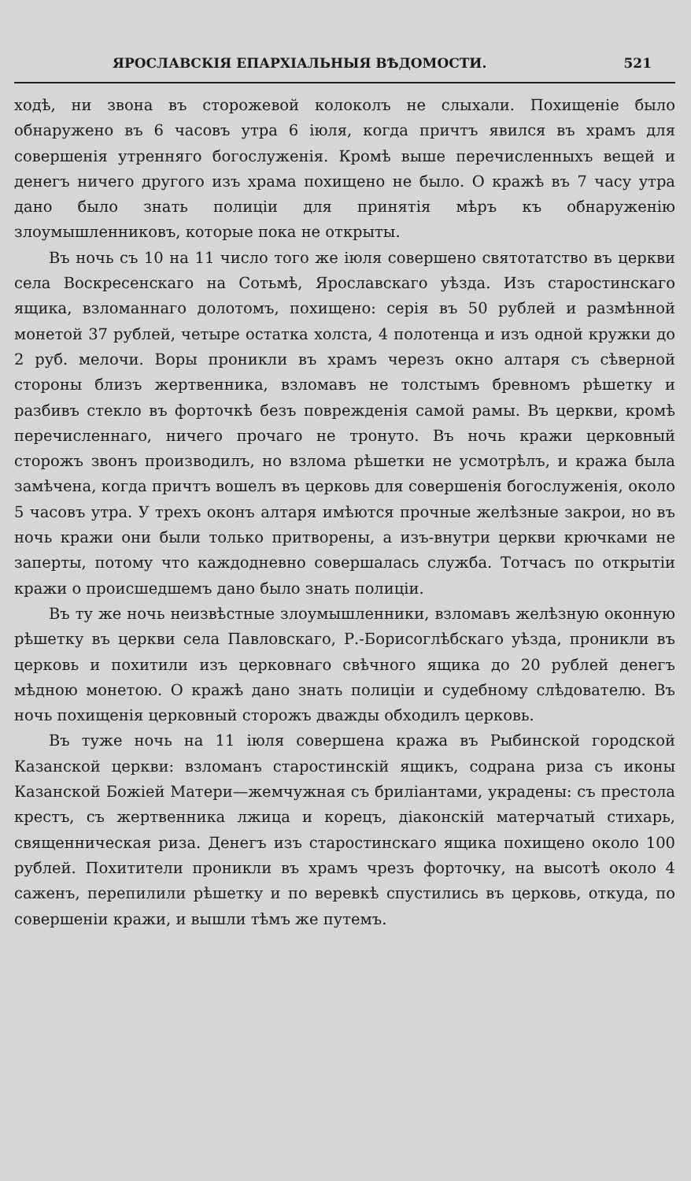ЯРОСЛАВСКІЯ ЕПАРХІАЛЬНЫЯ ВѢДОМОСТИ. 521
ходѣ, ни звона въ сторожевой колоколъ не слыхали. Похищеніе было обнаружено въ 6 часовъ утра 6 іюля, когда причтъ явился въ храмъ для совершенія утренняго богослуженія. Кромѣ выше перечисленныхъ вещей и денегъ ничего другого изъ храма похищено не было. О кражѣ въ 7 часу утра дано было знать полиціи для принятія мѣръ къ обнаруженію злоумышленниковъ, которые пока не открыты.
Въ ночь съ 10 на 11 число того же іюля совершено святотатство въ церкви села Воскресенскаго на Сотьмѣ, Ярославскаго уѣзда. Изъ старостинскаго ящика, взломаннаго долотомъ, похищено: серія въ 50 рублей и размѣнной монетой 37 рублей, четыре остатка холста, 4 полотенца и изъ одной кружки до 2 руб. мелочи. Воры проникли въ храмъ черезъ окно алтаря съ сѣверной стороны близъ жертвенника, взломавъ не толстымъ бревномъ рѣшетку и разбивъ стекло въ форточкѣ безъ поврежденія самой рамы. Въ церкви, кромѣ перечисленнаго, ничего прочаго не тронуто. Въ ночь кражи церковный сторожъ звонъ производилъ, но взлома рѣшетки не усмотрѣлъ, и кража была замѣчена, когда причтъ вошелъ въ церковь для совершенія богослуженія, около 5 часовъ утра. У трехъ оконъ алтаря имѣются прочные желѣзные закрои, но въ ночь кражи они были только притворены, а изъ-внутри церкви крючками не заперты, потому что каждодневно совершалась служба. Тотчасъ по открытіи кражи о происшедшемъ дано было знать полиціи.
Въ ту же ночь неизвѣстные злоумышленники, взломавъ желѣзную оконную рѣшетку въ церкви села Павловскаго, Р.-Борисоглѣбскаго уѣзда, проникли въ церковь и похитили изъ церковнаго свѣчного ящика до 20 рублей денегъ мѣдною монетою. О кражѣ дано знать полиціи и судебному слѣдователю. Въ ночь похищенія церковный сторожъ дважды обходилъ церковь.
Въ туже ночь на 11 іюля совершена кража въ Рыбинской городской Казанской церкви: взломанъ старостинскій ящикъ, содрана риза съ иконы Казанской Божіей Матери—жемчужная съ бриліантами, украдены: съ престола крестъ, съ жертвенника лжица и корецъ, діаконскій матерчатый стихарь, священническая риза. Денегъ изъ старостинскаго ящика похищено около 100 рублей. Похитители проникли въ храмъ чрезъ форточку, на высотѣ около 4 саженъ, перепилили рѣшетку и по веревкѣ спустились въ церковь, откуда, по совершеніи кражи, и вышли тѣмъ же путемъ.